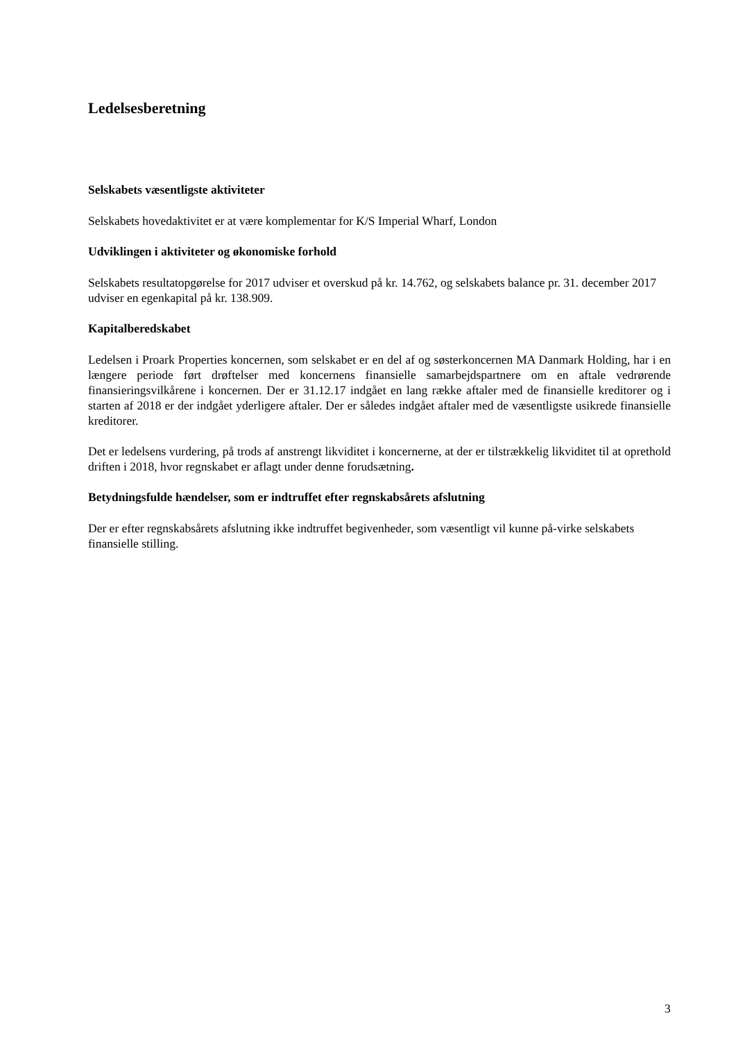Ledelsesberetning
Selskabets væsentligste aktiviteter
Selskabets hovedaktivitet er at være komplementar for K/S Imperial Wharf, London
Udviklingen i aktiviteter og økonomiske forhold
Selskabets resultatopgørelse for 2017 udviser et overskud på kr. 14.762, og selskabets balance pr. 31. december 2017 udviser en egenkapital på kr. 138.909.
Kapitalberedskabet
Ledelsen i Proark Properties koncernen, som selskabet er en del af og søsterkoncernen MA Danmark Holding, har i en længere periode ført drøftelser med koncernens finansielle samarbejdspartnere om en aftale vedrørende finansieringsvilkårene i koncernen. Der er 31.12.17 indgået en lang række aftaler med de finansielle kreditorer og i starten af 2018 er der indgået yderligere aftaler. Der er således indgået aftaler med de væsentligste usikrede finansielle kreditorer.
Det er ledelsens vurdering, på trods af anstrengt likviditet i koncernerne, at der er tilstrækkelig likviditet til at oprethold driften i 2018, hvor regnskabet er aflagt under denne forudsætning.
Betydningsfulde hændelser, som er indtruffet efter regnskabsårets afslutning
Der er efter regnskabsårets afslutning ikke indtruffet begivenheder, som væsentligt vil kunne på-virke selskabets finansielle stilling.
3